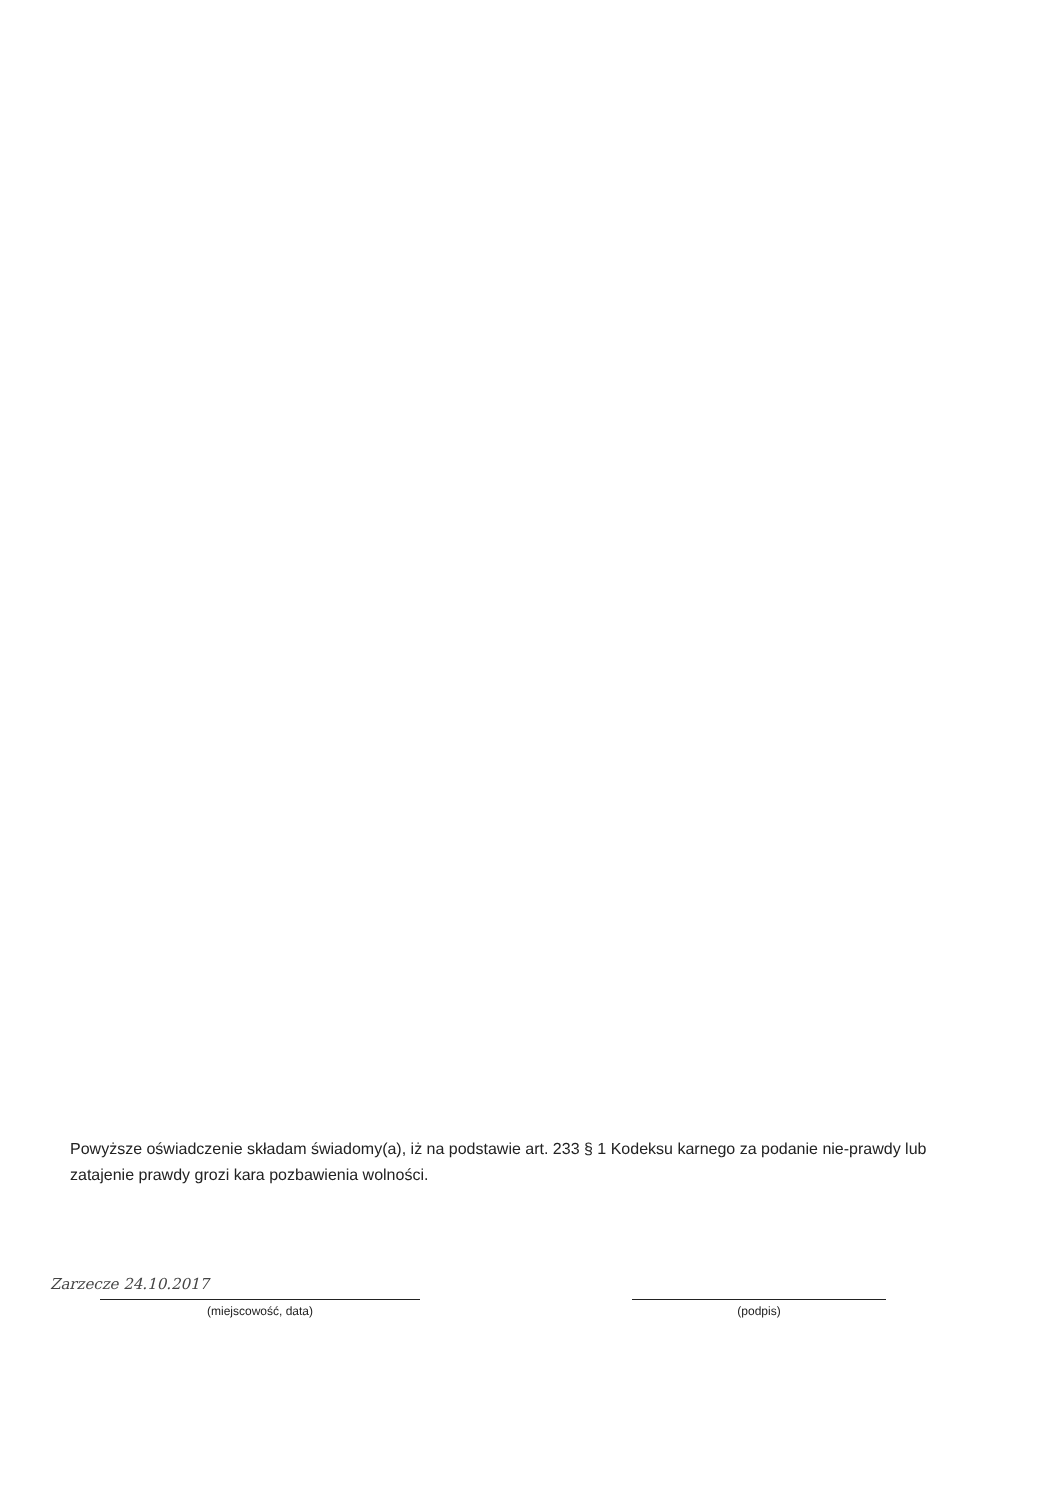Powyższe oświadczenie składam świadomy(a), iż na podstawie art. 233 § 1 Kodeksu karnego za podanie nie-prawdy lub zatajenie prawdy grozi kara pozbawienia wolności.
Zarzecze 24.10.2017
(miejscowość, data)
(podpis)